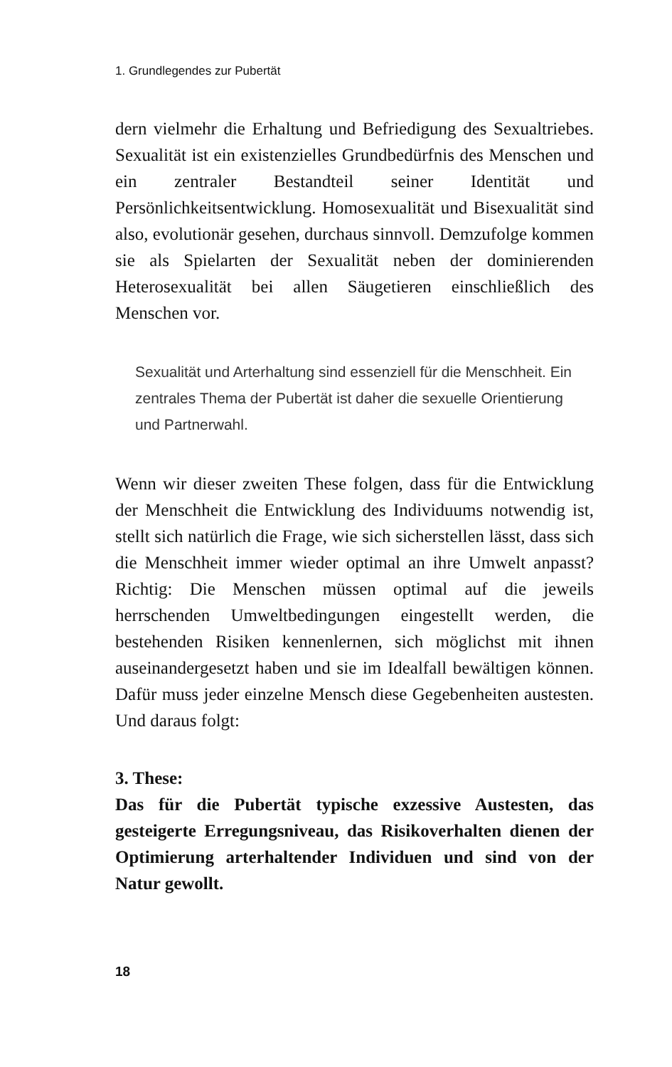1. Grundlegendes zur Pubertät
dern vielmehr die Erhaltung und Befriedigung des Sexualtriebes. Sexualität ist ein existenzielles Grundbedürfnis des Menschen und ein zentraler Bestandteil seiner Identität und Persönlichkeitsentwicklung. Homosexualität und Bisexualität sind also, evolutionär gesehen, durchaus sinnvoll. Demzufolge kommen sie als Spielarten der Sexualität neben der dominierenden Heterosexualität bei allen Säugetieren einschließlich des Menschen vor.
Sexualität und Arterhaltung sind essenziell für die Menschheit. Ein zentrales Thema der Pubertät ist daher die sexuelle Orientierung und Partnerwahl.
Wenn wir dieser zweiten These folgen, dass für die Entwicklung der Menschheit die Entwicklung des Individuums notwendig ist, stellt sich natürlich die Frage, wie sich sicherstellen lässt, dass sich die Menschheit immer wieder optimal an ihre Umwelt anpasst? Richtig: Die Menschen müssen optimal auf die jeweils herrschenden Umweltbedingungen eingestellt werden, die bestehenden Risiken kennenlernen, sich möglichst mit ihnen auseinandergesetzt haben und sie im Idealfall bewältigen können. Dafür muss jeder einzelne Mensch diese Gegebenheiten austesten. Und daraus folgt:
3. These:
Das für die Pubertät typische exzessive Austesten, das gesteigerte Erregungsniveau, das Risikoverhalten dienen der Optimierung arterhaltender Individuen und sind von der Natur gewollt.
18